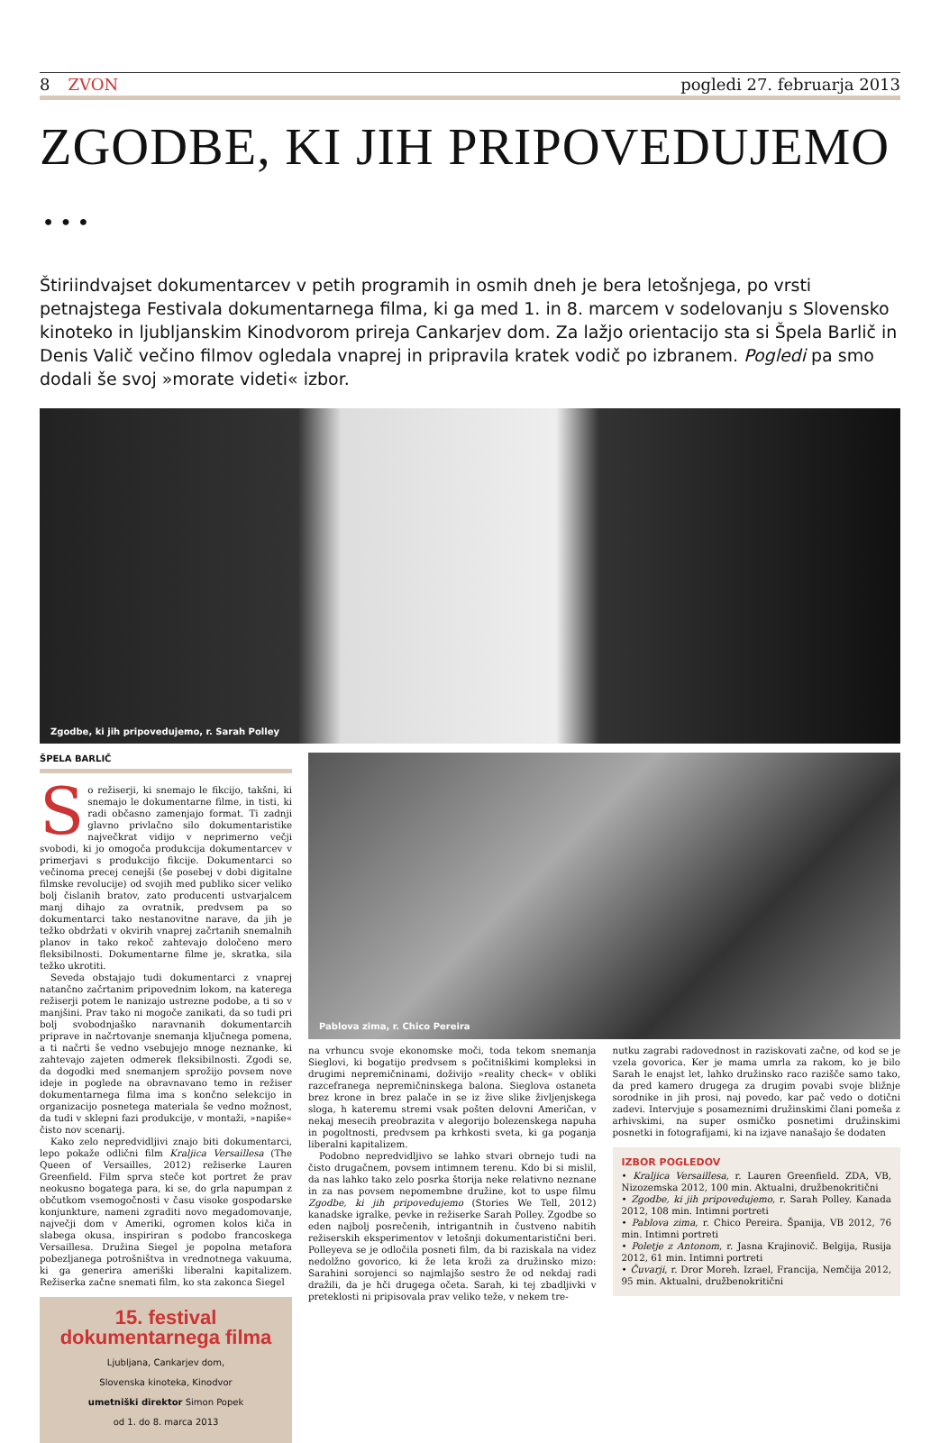8 ZVON pogledi 27. februarja 2013
ZGODBE, KI JIH PRIPOVEDUJEMO …
Štiriindvajset dokumentarcev v petih programih in osmih dneh je bera letošnjega, po vrsti petnajstega Festivala dokumentarnega filma, ki ga med 1. in 8. marcem v sodelovanju s Slovensko kinoteko in ljubljanskim Kinodvorom prireja Cankarjev dom. Za lažjo orientacijo sta si Špela Barlič in Denis Valič večino filmov ogledala vnaprej in pripravila kratek vodič po izbranem. Pogledi pa smo dodali še svoj »morate videti« izbor.
Zgodbe, ki jih pripovedujemo, r. Sarah Polley
ŠPELA BARLIČ
So režiserji, ki snemajo le fikcijo, takšni, ki snemajo le dokumentarne filme, in tisti, ki radi občasno zamenjajo format. Ti zadnji glavno privlačno silo dokumentaristike največkrat vidijo v neprimerno večji svobodi, ki jo omogoča produkcija dokumentarcev v primerjavi s produkcijo fikcije. Dokumentarci so večinoma precej cenejši (še posebej v dobi digitalne filmske revolucije) od svojih med publiko sicer veliko bolj čislanih bratov, zato producenti ustvarjalcem manj dihajo za ovratnik, predvsem pa so dokumentarci tako nestanovitne narave, da jih je težko obdržati v okvirih vnaprej začrtanih snemalnih planov in tako rekoč zahtevajo določeno mero fleksibilnosti. Dokumentarne filme je, skratka, sila težko ukrotiti.
Seveda obstajajo tudi dokumentarci z vnaprej natančno začrtanim pripovednim lokom, na katerega režiserji potem le nanizajo ustrezne podobe, a ti so v manjšini. Prav tako ni mogoče zanikati, da so tudi pri bolj svobodnjaško naravnanih dokumentarcih priprave in načrtovanje snemanja ključnega pomena, a ti načrti še vedno vsebujejo mnoge neznanke, ki zahtevajo zajeten odmerek fleksibilnosti. Zgodi se, da dogodki med snemanjem sprožijo povsem nove ideje in poglede na obravnavano temo in režiser dokumentarnega filma ima s končno selekcijo in organizacijo posnetega materiala še vedno možnost, da tudi v sklepni fazi produkcije, v montaži, »napiše« čisto nov scenarij.
Kako zelo nepredvidljivi znajo biti dokumentarci, lepo pokaže odlični film Kraljica Versaillesa (The Queen of Versailles, 2012) režiserke Lauren Greenfield. Film sprva steče kot portret že prav neokusno bogatega para, ki se, do grla napumpan z občutkom vsemogočnosti v času visoke gospodarske konjunkture, nameni zgraditi novo megadomovanje, največji dom v Ameriki, ogromen kolos kiča in slabega okusa, inspiriran s podobo francoskega Versaillesa. Družina Siegel je popolna metafora pobezljanega potrošništva in vrednotnega vakuuma, ki ga generira ameriški liberalni kapitalizem. Režiserka začne snemati film, ko sta zakonca Siegel
15. festival dokumentarnega filma
Ljubljana, Cankarjev dom,
Slovenska kinoteka, Kinodvor
umetniški direktor Simon Popek
od 1. do 8. marca 2013
Pablova zima, r. Chico Pereira
na vrhuncu svoje ekonomske moči, toda tekom snemanja Sieglovi, ki bogatijo predvsem s počitniškimi kompleksi in drugimi nepremičninami, doživijo »reality check« v obliki razcefranega nepremičninskega balona. Sieglova ostaneta brez krone in brez palače in se iz žive slike življenjskega sloga, h kateremu stremi vsak pošten delovni Američan, v nekaj mesecih preobrazita v alegorijo bolezenskega napuha in pogoltnosti, predvsem pa krhkosti sveta, ki ga poganja liberalni kapitalizem.
Podobno nepredvidljivo se lahko stvari obrnejo tudi na čisto drugačnem, povsem intimnem terenu. Kdo bi si mislil, da nas lahko tako zelo posrka štorija neke relativno neznane in za nas povsem nepomembne družine, kot to uspe filmu Zgodbe, ki jih pripovedujemo (Stories We Tell, 2012) kanadske igralke, pevke in režiserke Sarah Polley. Zgodbe so eden najbolj posrečenih, intrigantnih in čustveno nabitih režiserskih eksperimentov v letošnji dokumentaristični beri. Polleyeva se je odločila posneti film, da bi raziskala na videz nedolžno govorico, ki že leta kroži za družinsko mizo: Sarahini sorojenci so najmlajšo sestro že od nekdaj radi dražili, da je hči drugega očeta. Sarah, ki tej zbadljivki v preteklosti ni pripisovala prav veliko teže, v nekem tre-
nutku zagrabi radovednost in raziskovati začne, od kod se je vzela govorica. Ker je mama umrla za rakom, ko je bilo Sarah le enajst let, lahko družinsko raco razišče samo tako, da pred kamero drugega za drugim povabi svoje bližnje sorodnike in jih prosi, naj povedo, kar pač vedo o dotični zadevi. Intervjuje s posameznimi družinskimi člani pomeša z arhivskimi, na super osmičko posnetimi družinskimi posnetki in fotografijami, ki na izjave nanašajo še dodaten
IZBOR POGLEDOV
• Kraljica Versaillesa, r. Lauren Greenfield. ZDA, VB, Nizozemska 2012, 100 min. Aktualni, družbenokritični
• Zgodbe, ki jih pripovedujemo, r. Sarah Polley. Kanada 2012, 108 min. Intimni portreti
• Pablova zima, r. Chico Pereira. Španija, VB 2012, 76 min. Intimni portreti
• Poletje z Antonom, r. Jasna Krajinovič. Belgija, Rusija 2012, 61 min. Intimni portreti
• Čuvarji, r. Dror Moreh. Izrael, Francija, Nemčija 2012, 95 min. Aktualni, družbenokritični